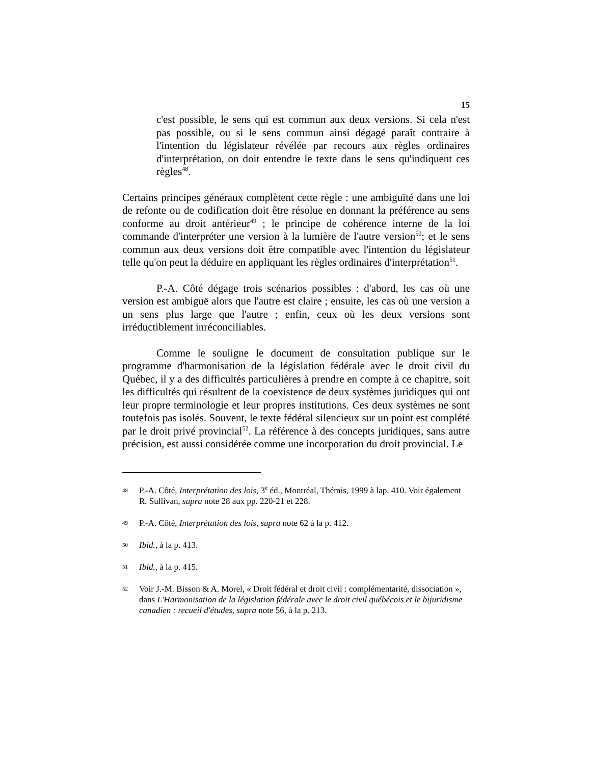15
c'est possible, le sens qui est commun aux deux versions. Si cela n'est pas possible, ou si le sens commun ainsi dégagé paraît contraire à l'intention du législateur révélée par recours aux règles ordinaires d'interprétation, on doit entendre le texte dans le sens qu'indiquent ces règles<sup>48</sup>.
Certains principes généraux complètent cette règle : une ambiguïté dans une loi de refonte ou de codification doit être résolue en donnant la préférence au sens conforme au droit antérieur<sup>49</sup> ; le principe de cohérence interne de la loi commande d'interpréter une version à la lumière de l'autre version<sup>50</sup>; et le sens commun aux deux versions doit être compatible avec l'intention du législateur telle qu'on peut la déduire en appliquant les règles ordinaires d'interprétation<sup>51</sup>.
P.-A. Côté dégage trois scénarios possibles : d'abord, les cas où une version est ambiguë alors que l'autre est claire ; ensuite, les cas où une version a un sens plus large que l'autre ; enfin, ceux où les deux versions sont irréductiblement inréconciliables.
Comme le souligne le document de consultation publique sur le programme d'harmonisation de la législation fédérale avec le droit civil du Québec, il y a des difficultés particulières à prendre en compte à ce chapitre, soit les difficultés qui résultent de la coexistence de deux systèmes juridiques qui ont leur propre terminologie et leur propres institutions. Ces deux systèmes ne sont toutefois pas isolés. Souvent, le texte fédéral silencieux sur un point est complété par le droit privé provincial<sup>52</sup>. La référence à des concepts juridiques, sans autre précision, est aussi considérée comme une incorporation du droit provincial. Le
48 P.-A. Côté, Interprétation des lois, 3<sup>e</sup> éd., Montréal, Thémis, 1999 à lap. 410. Voir également R. Sullivan, supra note 28 aux pp. 220-21 et 228.
49 P.-A. Côté, Interprétation des lois, supra note 62 à la p. 412.
50 Ibid., à la p. 413.
51 Ibid., à la p. 415.
52 Voir J.-M. Bisson & A. Morel, « Droit fédéral et droit civil : complémentarité, dissociation », dans L'Harmonisation de la législation fédérale avec le droit civil québécois et le bijuridisme canadien : recueil d'études, supra note 56, à la p. 213.